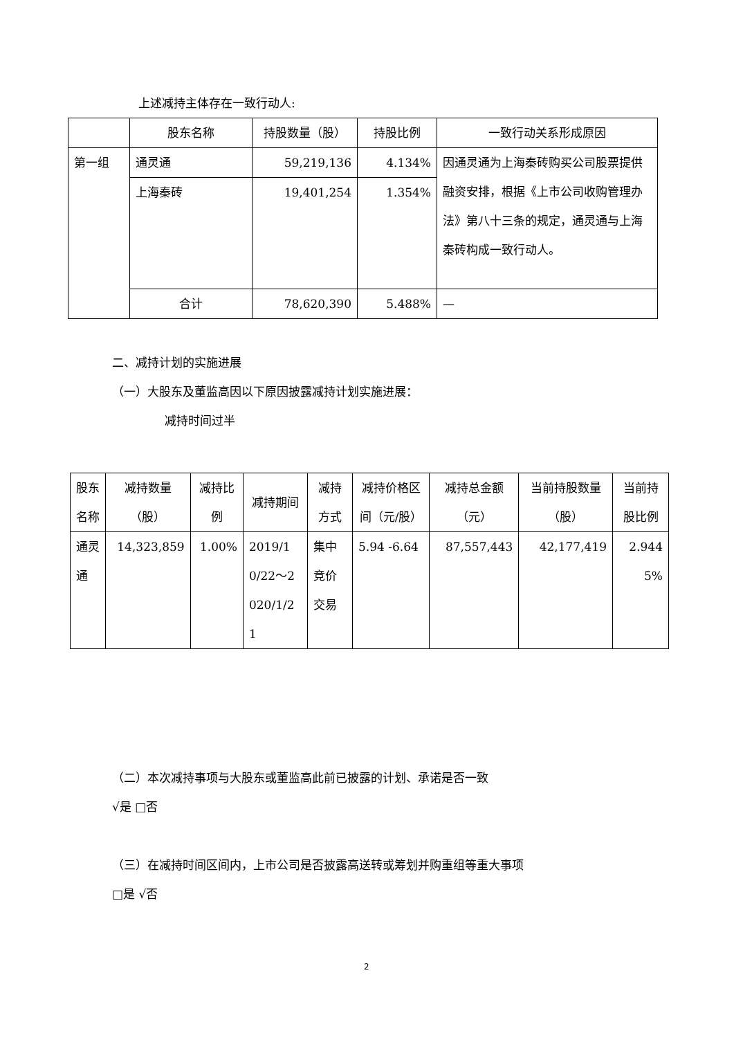上述减持主体存在一致行动人:
| | 股东名称 | 持股数量（股） | 持股比例 | 一致行动关系形成原因 |
| --- | --- | --- | --- | --- |
| 第一组 | 通灵通 | 59,219,136 | 4.134% | 因通灵通为上海秦砖购买公司股票提供融资安排，根据《上市公司收购管理办法》第八十三条的规定，通灵通与上海秦砖构成一致行动人。 |
| | 上海秦砖 | 19,401,254 | 1.354% | |
| | 合计 | 78,620,390 | 5.488% | — |
二、减持计划的实施进展
（一）大股东及董监高因以下原因披露减持计划实施进展：
减持时间过半
| 股东名称 | 减持数量（股） | 减持比例 | 减持期间 | 减持方式 | 减持价格区间（元/股） | 减持总金额（元） | 当前持股数量（股） | 当前持股比例 |
| --- | --- | --- | --- | --- | --- | --- | --- | --- |
| 通灵通 | 14,323,859 | 1.00% | 2019/10/22～2020/1/21 | 集中竞价交易 | 5.94 -6.64 | 87,557,443 | 42,177,419 | 2.9445% |
（二）本次减持事项与大股东或董监高此前已披露的计划、承诺是否一致
√是 □否
（三）在减持时间区间内，上市公司是否披露高送转或筹划并购重组等重大事项
□是 √否
2